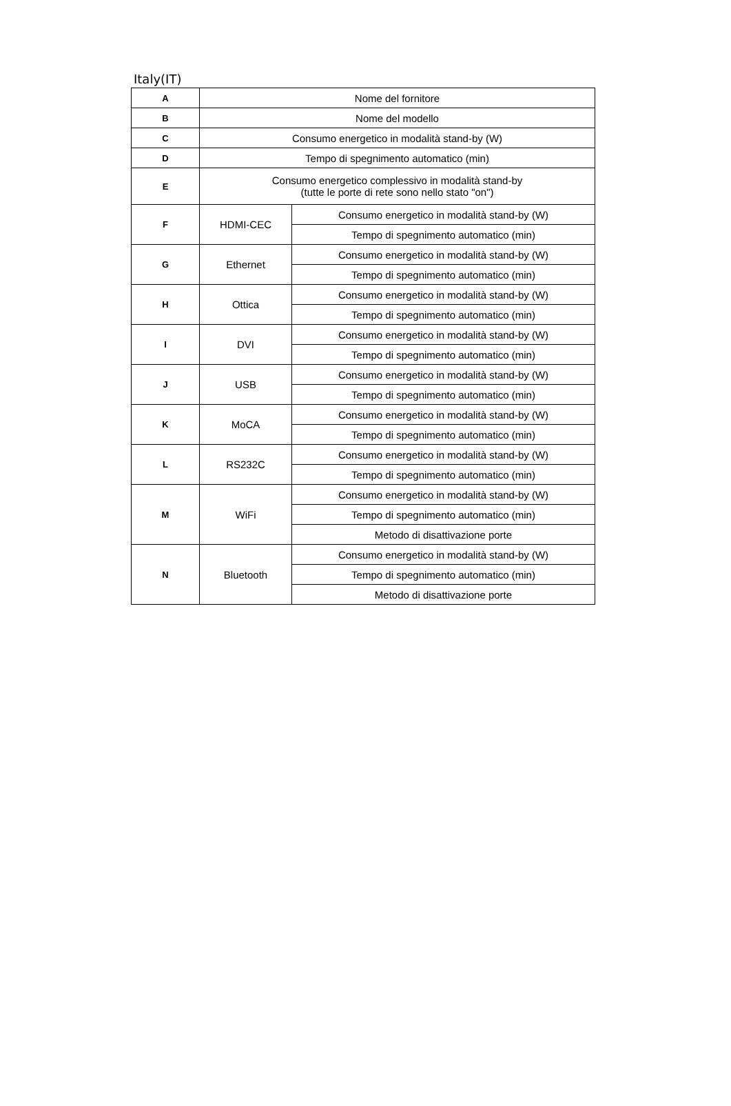Italy(IT)
| A | Nome del fornitore | |
| B | Nome del modello | |
| C | Consumo energetico in modalità stand-by (W) | |
| D | Tempo di spegnimento automatico (min) | |
| E | Consumo energetico complessivo in modalità stand-by (tutte le porte di rete sono nello stato "on") | |
| F | HDMI-CEC | Consumo energetico in modalità stand-by (W) |
| | | Tempo di spegnimento automatico (min) |
| G | Ethernet | Consumo energetico in modalità stand-by (W) |
| | | Tempo di spegnimento automatico (min) |
| H | Ottica | Consumo energetico in modalità stand-by (W) |
| | | Tempo di spegnimento automatico (min) |
| I | DVI | Consumo energetico in modalità stand-by (W) |
| | | Tempo di spegnimento automatico (min) |
| J | USB | Consumo energetico in modalità stand-by (W) |
| | | Tempo di spegnimento automatico (min) |
| K | MoCA | Consumo energetico in modalità stand-by (W) |
| | | Tempo di spegnimento automatico (min) |
| L | RS232C | Consumo energetico in modalità stand-by (W) |
| | | Tempo di spegnimento automatico (min) |
| M | WiFi | Consumo energetico in modalità stand-by (W) |
| | | Tempo di spegnimento automatico (min) |
| | | Metodo di disattivazione porte |
| N | Bluetooth | Consumo energetico in modalità stand-by (W) |
| | | Tempo di spegnimento automatico (min) |
| | | Metodo di disattivazione porte |